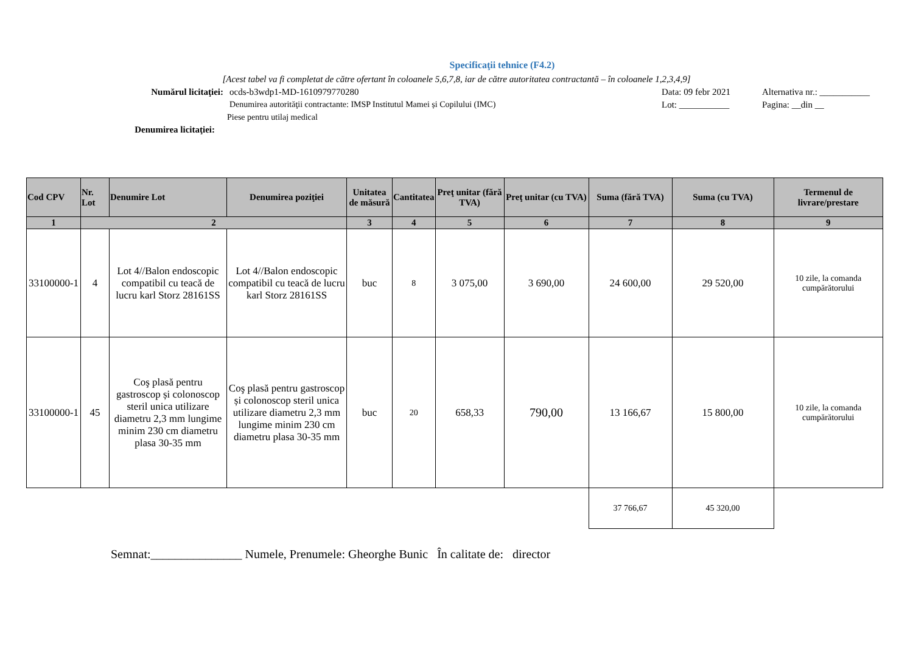Specificaţii tehnice (F4.2)
[Acest tabel va fi completat de către ofertant în coloanele 5,6,7,8, iar de către autoritatea contractantă – în coloanele 1,2,3,4,9]
Numărul licitaţiei: ocds-b3wdp1-MD-1610979770280 Data: 09 febr 2021 Alternativa nr.: ___________
Denumirea autorităţii contractante: IMSP Institutul Mamei și Copilului (IMC) Lot: ___________ Pagina: __din __
Piese pentru utilaj medical
Denumirea licitaţiei:
| Cod CPV | Nr. Lot | Denumire Lot | Denumirea poziţiei | Unitatea de măsură | Cantitatea | Preţ unitar (fără TVA) | Preţ unitar (cu TVA) | Suma (fără TVA) | Suma (cu TVA) | Termenul de livrare/prestare |
| --- | --- | --- | --- | --- | --- | --- | --- | --- | --- | --- |
| 1 | 2 | | | 3 | 4 | 5 | 6 | 7 | 8 | 9 |
| 33100000-1 | 4 | Lot 4//Balon endoscopic compatibil cu teacă de lucru karl Storz 28161SS | Lot 4//Balon endoscopic compatibil cu teacă de lucru karl Storz 28161SS | buc | 8 | 3 075,00 | 3 690,00 | 24 600,00 | 29 520,00 | 10 zile, la comanda cumpărătorului |
| 33100000-1 | 45 | Coş plasă pentru gastroscop și colonoscop steril unica utilizare diametru 2,3 mm lungime minim 230 cm diametru plasa 30-35 mm | Coş plasă pentru gastroscop și colonoscop steril unica utilizare diametru 2,3 mm lungime minim 230 cm diametru plasa 30-35 mm | buc | 20 | 658,33 | 790,00 | 13 166,67 | 15 800,00 | 10 zile, la comanda cumpărătorului |
| | | | | | | | | 37 766,67 | 45 320,00 | |
Semnat:_______________ Numele, Prenumele: Gheorghe Bunic În calitate de: director